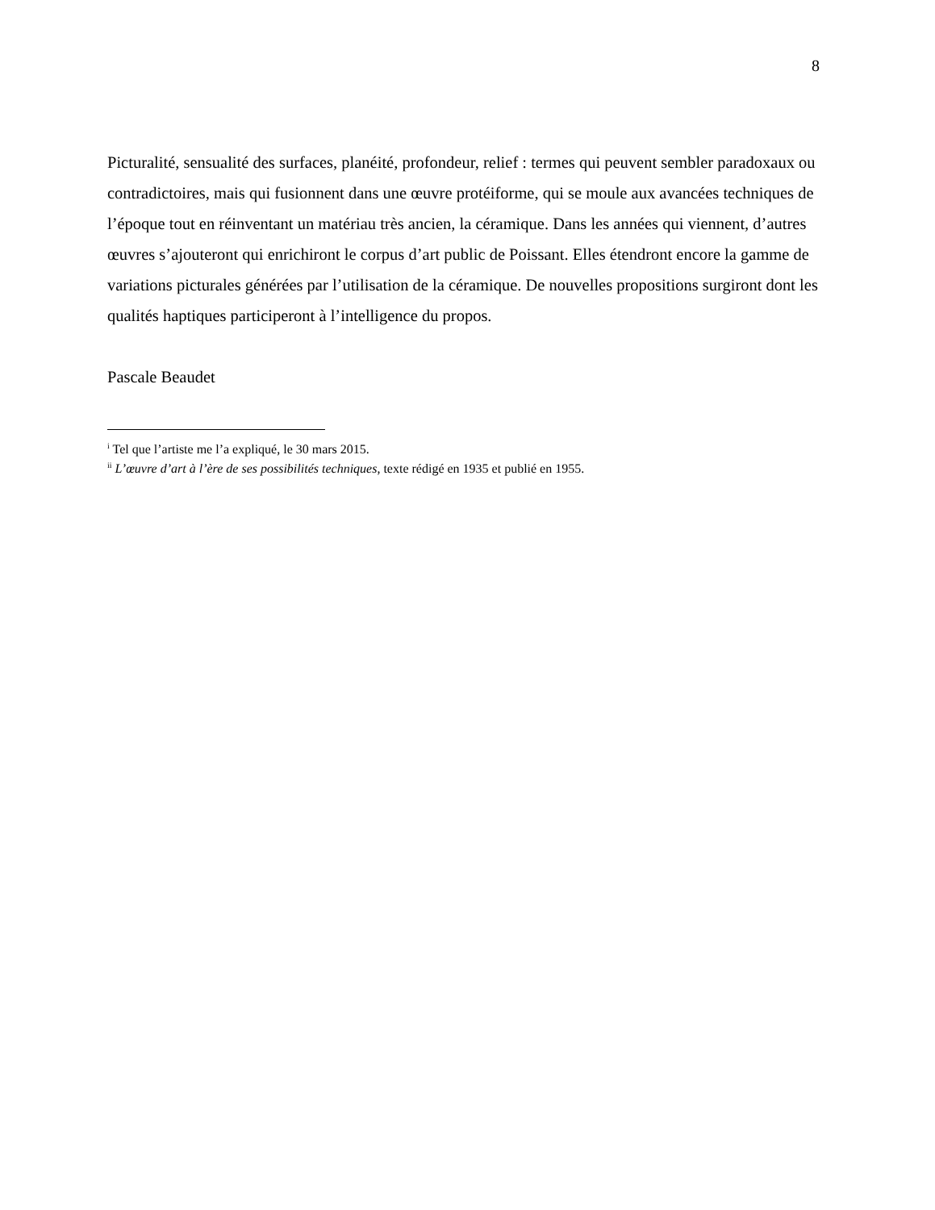8
Picturalité, sensualité des surfaces, planéité, profondeur, relief : termes qui peuvent sembler paradoxaux ou contradictoires, mais qui fusionnent dans une œuvre protéiforme, qui se moule aux avancées techniques de l’époque tout en réinventant un matériau très ancien, la céramique. Dans les années qui viennent, d’autres œuvres s’ajouteront qui enrichiront le corpus d’art public de Poissant. Elles étendront encore la gamme de variations picturales générées par l’utilisation de la céramique. De nouvelles propositions surgiront dont les qualités haptiques participeront à l’intelligence du propos.
Pascale Beaudet
<sup>i</sup> Tel que l’artiste me l’a expliqué, le 30 mars 2015.
<sup>ii</sup> L’œuvre d’art à l’ère de ses possibilités techniques, texte rédigé en 1935 et publié en 1955.